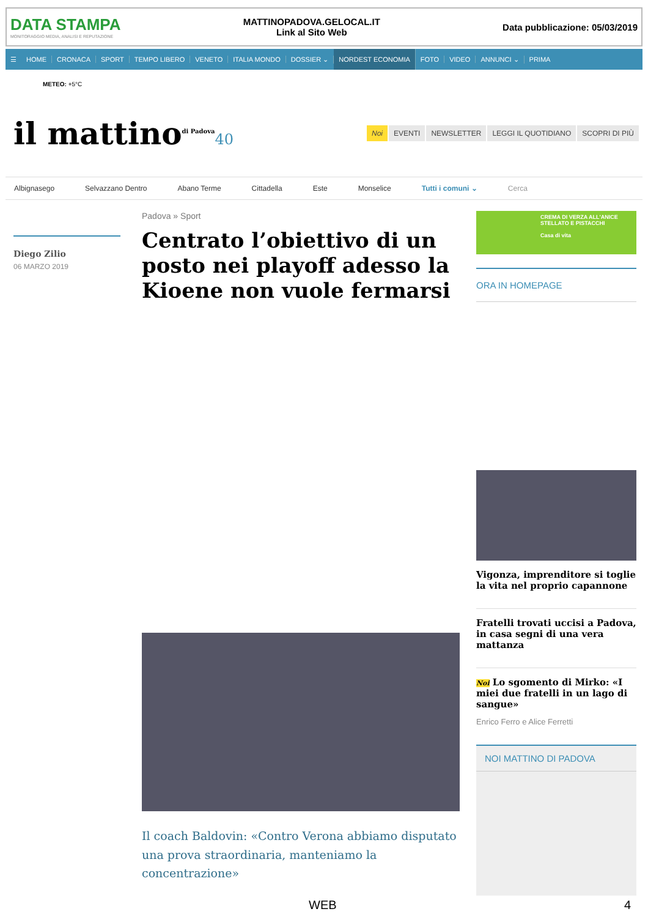DATA STAMPA
MONITORAGGIO MEDIA, ANALISI E REPUTAZIONE
MATTINOPADOVA.GELOCAL.IT
Link al Sito Web
Data pubblicazione: 05/03/2019
☰ HOME CRONACA SPORT TEMPO LIBERO VENETO ITALIA MONDO DOSSIER ⌄ NORDEST ECONOMIA FOTO VIDEO ANNUNCI ⌄ PRIMA
METEO: +5°C
il mattino<sup>di Padova</sup>40
Noi EVENTI NEWSLETTER LEGGI IL QUOTIDIANO SCOPRI DI PIÙ
Albignasego Selvazzano Dentro Abano Terme Cittadella Este Monselice Tutti i comuni ⌄ Cerca
Diego Zilio
06 MARZO 2019
Padova » Sport
Centrato l’obiettivo di un posto nei playoff adesso la Kioene non vuole fermarsi
Il coach Baldovin: «Contro Verona abbiamo disputato una prova straordinaria, manteniamo la concentrazione»
CREMA DI VERZA ALL'ANICE STELLATO E PISTACCHI
Casa di vita
ORA IN HOMEPAGE
Vigonza, imprenditore si toglie la vita nel proprio capannone
Fratelli trovati uccisi a Padova, in casa segni di una vera mattanza
Noi Lo sgomento di Mirko: «I miei due fratelli in un lago di sangue»
Enrico Ferro e Alice Ferretti
NOI MATTINO DI PADOVA
WEB 4